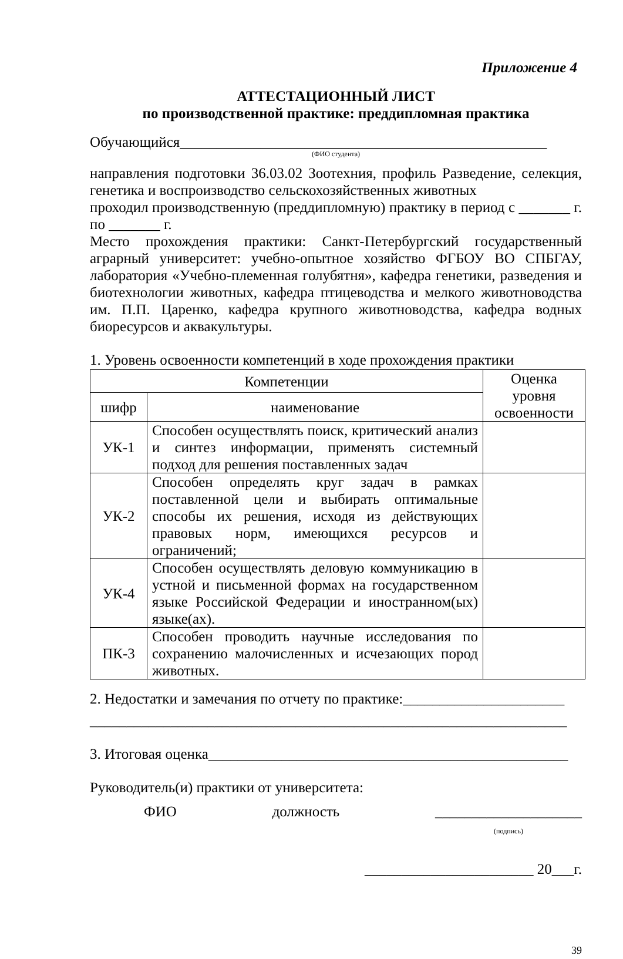Приложение 4
АТТЕСТАЦИОННЫЙ ЛИСТ
по производственной практике: преддипломная практика
Обучающийся__________________________________________________
(ФИО студента)
направления подготовки 36.03.02 Зоотехния, профиль Разведение, селекция, генетика и воспроизводство сельскохозяйственных животных
проходил производственную (преддипломную) практику в период с _______ г. по _______ г.
Место прохождения практики: Санкт-Петербургский государственный аграрный университет: учебно-опытное хозяйство ФГБОУ ВО СПБГАУ, лаборатория «Учебно-племенная голубятня», кафедра генетики, разведения и биотехнологии животных, кафедра птицеводства и мелкого животноводства им. П.П. Царенко, кафедра крупного животноводства, кафедра водных биоресурсов и аквакультуры.
1. Уровень освоенности компетенций в ходе прохождения практики
| Компетенции | | Оценка уровня освоенности |
| --- | --- | --- |
| шифр | наименование | |
| УК-1 | Способен осуществлять поиск, критический анализ и синтез информации, применять системный подход для решения поставленных задач | |
| УК-2 | Способен определять круг задач в рамках поставленной цели и выбирать оптимальные способы их решения, исходя из действующих правовых норм, имеющихся ресурсов и ограничений; | |
| УК-4 | Способен осуществлять деловую коммуникацию в устной и письменной формах на государственном языке Российской Федерации и иностранном(ых) языке(ах). | |
| ПК-3 | Способен проводить научные исследования по сохранению малочисленных и исчезающих пород животных. | |
2. Недостатки и замечания по отчету по практике:______________________
_________________________________________________________________
3. Итоговая оценка_________________________________________________
Руководитель(и) практики от университета:
ФИО должность ____________________
(подпись)
_______________________ 20___г.
39